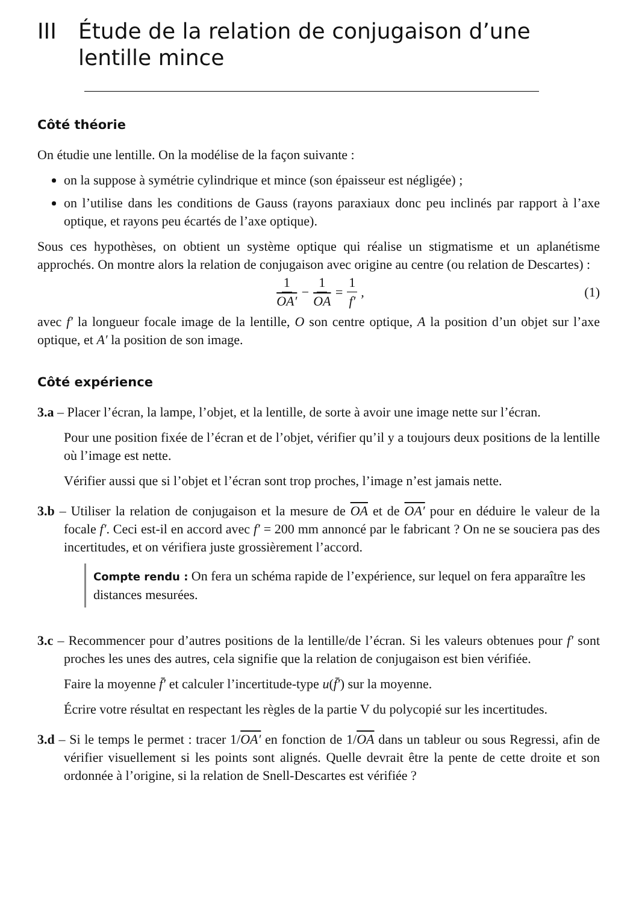III Étude de la relation de conjugaison d’une lentille mince
Côté théorie
On étudie une lentille. On la modélise de la façon suivante :
on la suppose à symétrie cylindrique et mince (son épaisseur est négligée) ;
on l’utilise dans les conditions de Gauss (rayons paraxiaux donc peu inclinés par rapport à l’axe optique, et rayons peu écartés de l’axe optique).
Sous ces hypothèses, on obtient un système optique qui réalise un stigmatisme et un aplanétisme approchés. On montre alors la relation de conjugaison avec origine au centre (ou relation de Descartes) :
1 OA′ − 1 OA = 1 f′, (1)
avec f′ la longueur focale image de la lentille, O son centre optique, A la position d’un objet sur l’axe optique, et A′ la position de son image.
Côté expérience
3.a – Placer l’écran, la lampe, l’objet, et la lentille, de sorte à avoir une image nette sur l’écran.
Pour une position fixée de l’écran et de l’objet, vérifier qu’il y a toujours deux positions de la lentille où l’image est nette.
Vérifier aussi que si l’objet et l’écran sont trop proches, l’image n’est jamais nette.
3.b – Utiliser la relation de conjugaison et la mesure de OA et de OA′ pour en déduire le valeur de la focale f′. Ceci est-il en accord avec f′ = 200 mm annoncé par le fabricant ? On ne se souciera pas des incertitudes, et on vérifiera juste grossièrement l’accord.
Compte rendu : On fera un schéma rapide de l’expérience, sur lequel on fera apparaître les distances mesurées.
3.c – Recommencer pour d’autres positions de la lentille/de l’écran. Si les valeurs obtenues pour f′ sont proches les unes des autres, cela signifie que la relation de conjugaison est bien vérifiée.
Faire la moyenne f̄′ et calculer l’incertitude-type u(f̄′) sur la moyenne.
Écrire votre résultat en respectant les règles de la partie V du polycopié sur les incertitudes.
3.d – Si le temps le permet : tracer 1/OA′ en fonction de 1/OA dans un tableur ou sous Regressi, afin de vérifier visuellement si les points sont alignés. Quelle devrait être la pente de cette droite et son ordonnée à l’origine, si la relation de Snell-Descartes est vérifiée ?